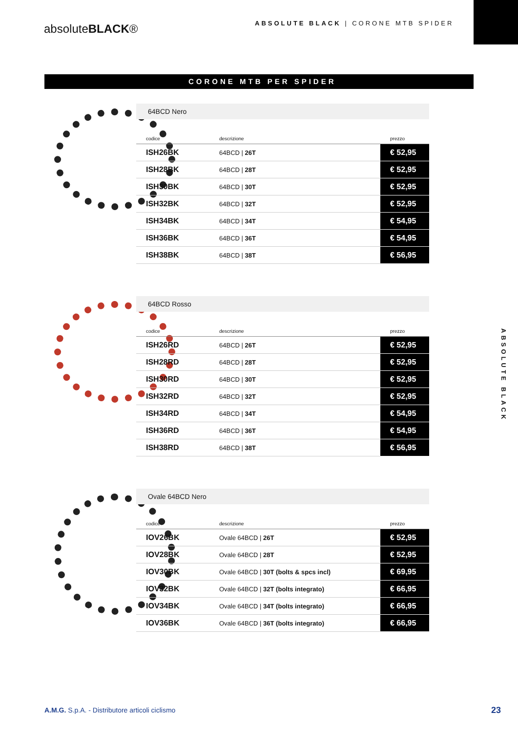absoluteBLACK®
ABSOLUTE BLACK | CORONE MTB SPIDER
CORONE MTB PER SPIDER
64BCD Nero
| codice | descrizione | prezzo |
| --- | --- | --- |
| ISH26BK | 64BCD / 26T | € 52,95 |
| ISH28BK | 64BCD / 28T | € 52,95 |
| ISH30BK | 64BCD / 30T | € 52,95 |
| ISH32BK | 64BCD / 32T | € 52,95 |
| ISH34BK | 64BCD / 34T | € 54,95 |
| ISH36BK | 64BCD / 36T | € 54,95 |
| ISH38BK | 64BCD / 38T | € 56,95 |
64BCD Rosso
| codice | descrizione | prezzo |
| --- | --- | --- |
| ISH26RD | 64BCD / 26T | € 52,95 |
| ISH28RD | 64BCD / 28T | € 52,95 |
| ISH30RD | 64BCD / 30T | € 52,95 |
| ISH32RD | 64BCD / 32T | € 52,95 |
| ISH34RD | 64BCD / 34T | € 54,95 |
| ISH36RD | 64BCD / 36T | € 54,95 |
| ISH38RD | 64BCD / 38T | € 56,95 |
Ovale 64BCD Nero
| codice | descrizione | prezzo |
| --- | --- | --- |
| IOV26BK | Ovale 64BCD / 26T | € 52,95 |
| IOV28BK | Ovale 64BCD / 28T | € 52,95 |
| IOV30BK | Ovale 64BCD / 30T (bolts & spcs incl) | € 69,95 |
| IOV32BK | Ovale 64BCD / 32T (bolts integrato) | € 66,95 |
| IOV34BK | Ovale 64BCD / 34T (bolts integrato) | € 66,95 |
| IOV36BK | Ovale 64BCD / 36T (bolts integrato) | € 66,95 |
ABSOLUTE BLACK
A.M.G. S.p.A. - Distributore articoli ciclismo
23